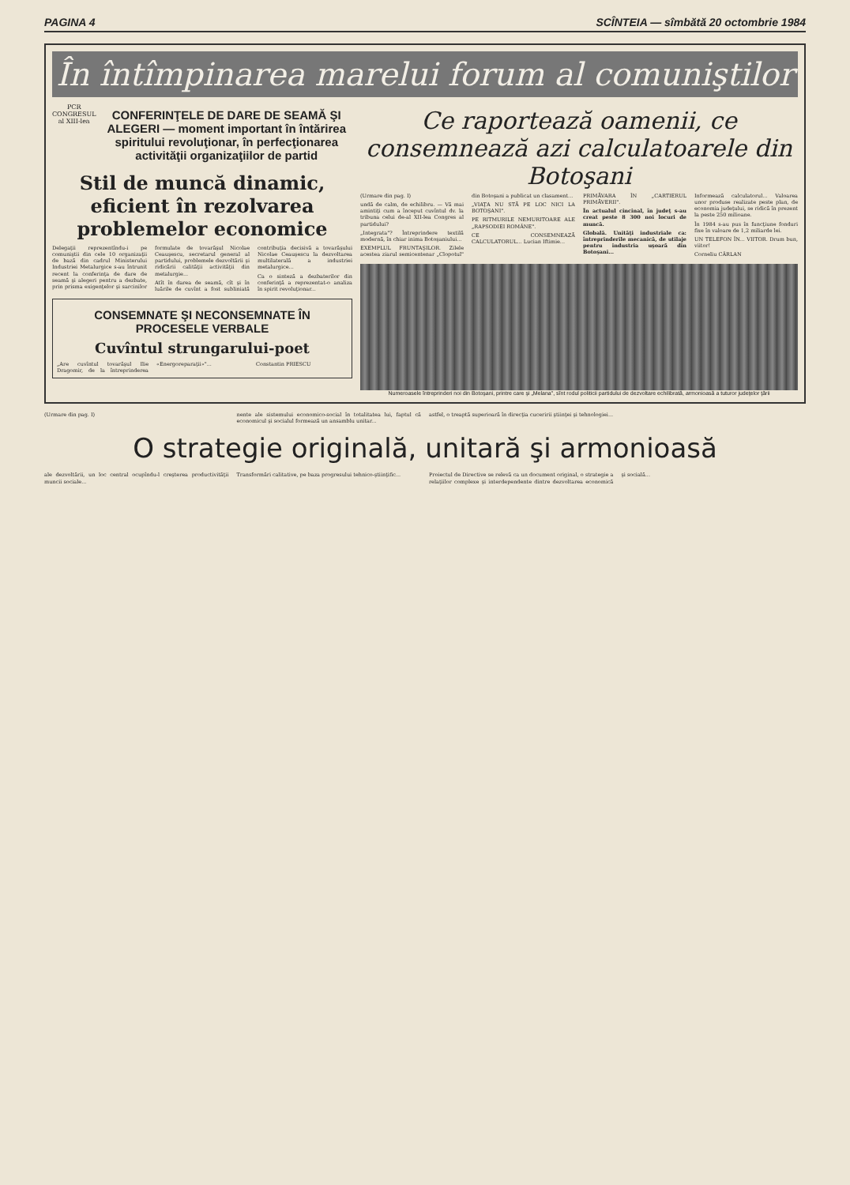PAGINA 4 SCÎNTEIA — sîmbătă 20 octombrie 1984
În întîmpinarea marelui forum al comuniştilor
PCR
CONGRESUL al XIII-lea
CONFERINŢELE DE DARE DE SEAMĂ ŞI ALEGERI — moment important în întărirea spiritului revoluţionar, în perfecţionarea activităţii organizaţiilor de partid
Stil de muncă dinamic, eficient în rezolvarea problemelor economice
Delegaţii reprezentîndu-i pe comuniştii din cele 10 organizaţii de bază din cadrul Ministerului Industriei Metalurgice s-au întrunit recent la conferinţa de dare de seamă şi alegeri pentru a dezbate, prin prisma exigenţelor şi sarcinilor formulate de tovarăşul Nicolae Ceauşescu, secretarul general al partidului, problemele dezvoltării şi ridicării calităţii activităţii din metalurgie...
Atît în darea de seamă, cît şi în luările de cuvînt a fost subliniată contribuţia decisivă a tovarăşului Nicolae Ceauşescu la dezvoltarea multilaterală a industriei metalurgice...
Ca o sinteză a dezbaterilor din conferinţă a reprezentat-o analiza în spirit revoluţionar...
CONSEMNATE ŞI NECONSEMNATE ÎN PROCESELE VERBALE
Cuvîntul strungarului-poet
„Are cuvîntul tovarăşul Ilie Dragomir, de la întreprinderea «Energoreparaţii»"...
Constantin PRIESCU
Ce raportează oamenii, ce consemnează azi calculatoarele din Botoşani
(Urmare din pag. I)
undă de calm, de echilibru. — Vă mai amintiţi cum a început cuvîntul dv. la tribuna celui de-al XII-lea Congres al partidului?
„Integrata"? Întreprindere textilă modernă, în chiar inima Botoşaniului...
EXEMPLUL FRUNTAŞILOR. Zilele acestea ziarul semicentenar „Clopotul" din Botoşani a publicat un clasament...
„VIAŢA NU STĂ PE LOC NICI LA BOTOŞANI".
PE RITMURILE NEMURITOARE ALE „RAPSODIEI ROMÂNE".
CE CONSEMNEAZĂ CALCULATORUL... Lucian Iftimie...
PRIMĂVARA ÎN „CARTIERUL PRIMĂVERII".
În actualul cincinal, în judeţ s-au creat peste 8 300 noi locuri de muncă.
Globală. Unităţi industriale ca: întreprinderile mecanică, de utilaje pentru industria uşoară din Botoşani...
Informează calculatorul... Valoarea unor produse realizate peste plan, de economia judeţului, se ridică în prezent la peste 250 milioane.
În 1984 s-au pus în funcţiune fonduri fixe în valoare de 1,2 miliarde lei.
UN TELEFON ÎN... VIITOR. Drum bun, viitor!
Corneliu CÂRLAN
Numeroasele întreprinderi noi din Botoşani, printre care şi „Melana", sînt rodul politicii partidului de dezvoltare echilibrată, armonioasă a tuturor judeţelor ţării
(Urmare din pag. I)
nente ale sistemului economico-social în totalitatea lui, faptul că economicul şi socialul formează un ansamblu unitar...
astfel, o treaptă superioară în direcţia cuceririi ştiinţei şi tehnologiei...
O strategie originală, unitară şi armonioasă
ale dezvoltării, un loc central ocupîndu-l creşterea productivităţii muncii sociale...
Transformări calitative, pe baza progresului tehnico-ştiinţific...
Proiectul de Directive se relevă ca un document original, o strategie a relaţiilor complexe şi interdependente dintre dezvoltarea economică şi socială...